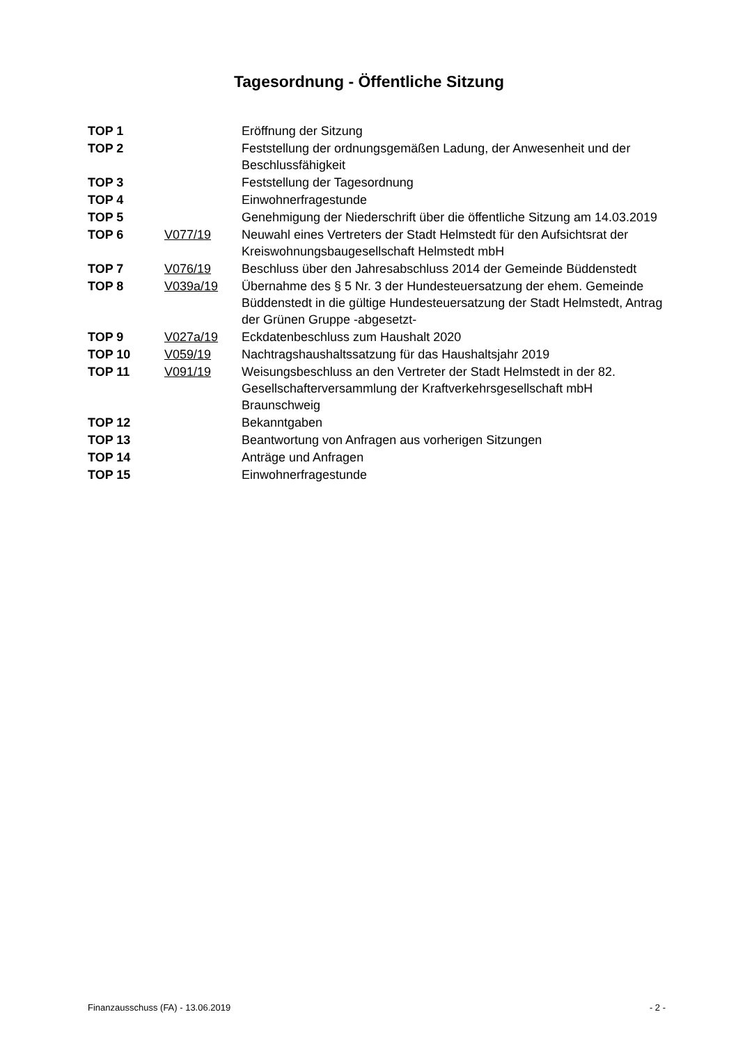Tagesordnung - Öffentliche Sitzung
| TOP 1 | | Eröffnung der Sitzung |
| TOP 2 | | Feststellung der ordnungsgemäßen Ladung, der Anwesenheit und der Beschlussfähigkeit |
| TOP 3 | | Feststellung der Tagesordnung |
| TOP 4 | | Einwohnerfragestunde |
| TOP 5 | | Genehmigung der Niederschrift über die öffentliche Sitzung am 14.03.2019 |
| TOP 6 | V077/19 | Neuwahl eines Vertreters der Stadt Helmstedt für den Aufsichtsrat der Kreiswohnungsbaugesellschaft Helmstedt mbH |
| TOP 7 | V076/19 | Beschluss über den Jahresabschluss 2014 der Gemeinde Büddenstedt |
| TOP 8 | V039a/19 | Übernahme des § 5 Nr. 3 der Hundesteuersatzung der ehem. Gemeinde Büddenstedt in die gültige Hundesteuersatzung der Stadt Helmstedt, Antrag der Grünen Gruppe -abgesetzt- |
| TOP 9 | V027a/19 | Eckdatenbeschluss zum Haushalt 2020 |
| TOP 10 | V059/19 | Nachtragshaushaltssatzung für das Haushaltsjahr 2019 |
| TOP 11 | V091/19 | Weisungsbeschluss an den Vertreter der Stadt Helmstedt in der 82. Gesellschafterversammlung der Kraftverkehrsgesellschaft mbH Braunschweig |
| TOP 12 | | Bekanntgaben |
| TOP 13 | | Beantwortung von Anfragen aus vorherigen Sitzungen |
| TOP 14 | | Anträge und Anfragen |
| TOP 15 | | Einwohnerfragestunde |
Finanzausschuss (FA) - 13.06.2019 - 2 -